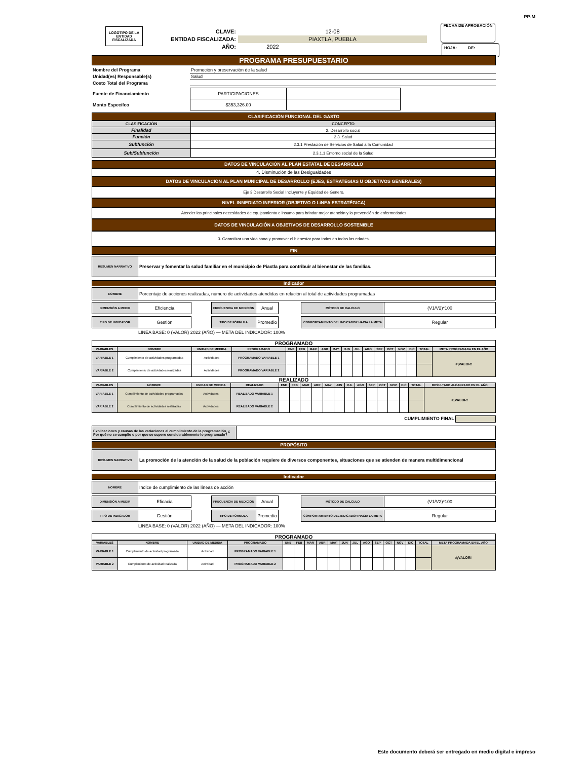PP-M
LOGOTIPO DE LA ENTIDAD FISCALIZADA
CLAVE:
ENTIDAD FISCALIZADA:
AÑO:
12-08
PIAXTLA, PUEBLA
2022
FECHA DE APROBACIÓN
HOJA: DE:
PROGRAMA PRESUPUESTARIO
| Nombre del Programa | Promoción y preservación de la salud |
| Unidad(es) Responsable(s) | Salud |
| Costo Total del Programa | |
| Fuente de Financiamiento | PARTICIPACIONES | |
| Monto Específco | $353,326.00 | |
CLASIFICACIÓN FUNCIONAL DEL GASTO
| CLASIFICACIÓN | CONCEPTO |
| --- | --- |
| Finalidad | 2. Desarrollo social |
| Función | 2.3. Salud |
| Subfunción | 2.3.1 Prestación de Servicios de Salud a la Comunidad |
| Sub/Subfunción | 2.3.1.1 Entorno social de la Salud |
DATOS DE VINCULACIÓN AL PLAN ESTATAL DE DESARROLLO
4. Disminución de las Desigualdades
DATOS DE VINCULACIÓN AL PLAN MUNICIPAL DE DESARROLLO (EJES, ESTRATEGIAS U OBJETIVOS GENERALES)
Eje 3 Desarrollo Social Incluyente y Equidad de Genero.
NIVEL INMEDIATO INFERIOR (OBJETIVO O LíNEA ESTRATÉGICA)
Atender las principales necesidades de equipamiento e insumo para brindar mejor atención y la prevención de enfermedades
DATOS DE VINCULACIÓN A OBJETIVOS DE DESARROLLO SOSTENIBLE
3. Garantizar una vida sana y promover el bienestar para todos en todas las edades.
FIN
| RESUMEN NARRATIVO | Preservar y fomentar la salud familiar en el municipio de Piaxtla para contribuir al bienestar de las familias. |
Indicador
| NOMBRE | Porcentaje de acciones realizadas, número de actividades atendidas en relación al total de actividades programadas |
| DIMENSIÓN A MEDIR | Eficiencia | | FRECUENCIA DE MEDICIÓN | Anual | | MÉTODO DE CALCULO | (V1/V2)*100 |
| TIPO DE INDICADOR | Gestión | | TIPO DE FÓRMULA | Promedio | | COMPORTAMIENTO DEL INDICADOR HACIA LA META | Regular |
LINEA BASE: 0 (VALOR) 2022 (AÑO) — META DEL INDICADOR: 100%
PROGRAMADO
| VARIABLES | NOMBRE | UNIDAD DE MEDIDA | PROGRAMADO | ENE | FEB | MAR | ABR | MAY | JUN | JUL | AGO | SEP | OCT | NOV | DIC | TOTAL | META PROGRAMADA EN EL AÑO |
| --- | --- | --- | --- | --- | --- | --- | --- | --- | --- | --- | --- | --- | --- | --- | --- | --- | --- |
| VARIABLE 1 | Cumplimiento de actividades programadas | Actividades | PROGRAMADO VARIABLE 1 | | | | | | | | | | | | | | #¡VALOR! |
| VARIABLE 2 | Cumplimiento de actividades realizadas | Actividades | PROGRAMADO VARIABLE 2 | | | | | | | | | | | | | | |
REALIZADO
| VARIABLES | NOMBRE | UNIDAD DE MEDIDA | REALIZADO | ENE | FEB | MAR | ABR | MAY | JUN | JUL | AGO | SEP | OCT | NOV | DIC | TOTAL | RESULTADO ALCANZADO EN EL AÑO |
| --- | --- | --- | --- | --- | --- | --- | --- | --- | --- | --- | --- | --- | --- | --- | --- | --- | --- |
| VARIABLE 1 | Cumplimiento de actividades programadas | Actividades | REALIZADO VARIABLE 1 | | | | | | | | | | | | | | #¡VALOR! |
| VARIABLE 2 | Cumplimiento de actividades realizadas | Actividades | REALIZADO VARIABLE 2 | | | | | | | | | | | | | | |
CUMPLIMIENTO FINAL
| Explicaciones y causas de las variaciones al cumplimiento de la programación, ¿ Por qué no se cumplio o por que se supero considerablemente lo programado? | |
PROPÓSITO
| RESUMEN NARRATIVO | La promoción de la atención de la salud de la población requiere de diversos componentes, situaciones que se atienden de manera multidimencional |
Indicador
| NOMBRE | Indice de cumplimiento de las líneas de acción |
| DIMENSIÓN A MEDIR | Eficacia | | FRECUENCIA DE MEDICIÓN | Anual | | MÉTODO DE CALCULO | (V1/V2)*100 |
| TIPO DE INDICADOR | Gestión | | TIPO DE FÓRMULA | Promedio | | COMPORTAMIENTO DEL INDICADOR HACIA LA META | Regular |
LINEA BASE: 0 (VALOR) 2022 (AÑO) — META DEL INDICADOR: 100%
PROGRAMADO
| VARIABLES | NOMBRE | UNIDAD DE MEDIDA | PROGRAMADO | ENE | FEB | MAR | ABR | MAY | JUN | JUL | AGO | SEP | OCT | NOV | DIC | TOTAL | META PROGRAMADA EN EL AÑO |
| --- | --- | --- | --- | --- | --- | --- | --- | --- | --- | --- | --- | --- | --- | --- | --- | --- | --- |
| VARIABLE 1 | Cumplimiento de actividad programada | Actividad | PROGRAMADO VARIABLE 1 | | | | | | | | | | | | | | #¡VALOR! |
| VARIABLE 2 | Cumplimiento de actividad realizada | Actividad | PROGRAMADO VARIABLE 2 | | | | | | | | | | | | | | |
Este documento deberá ser entregado en medio digital e impreso